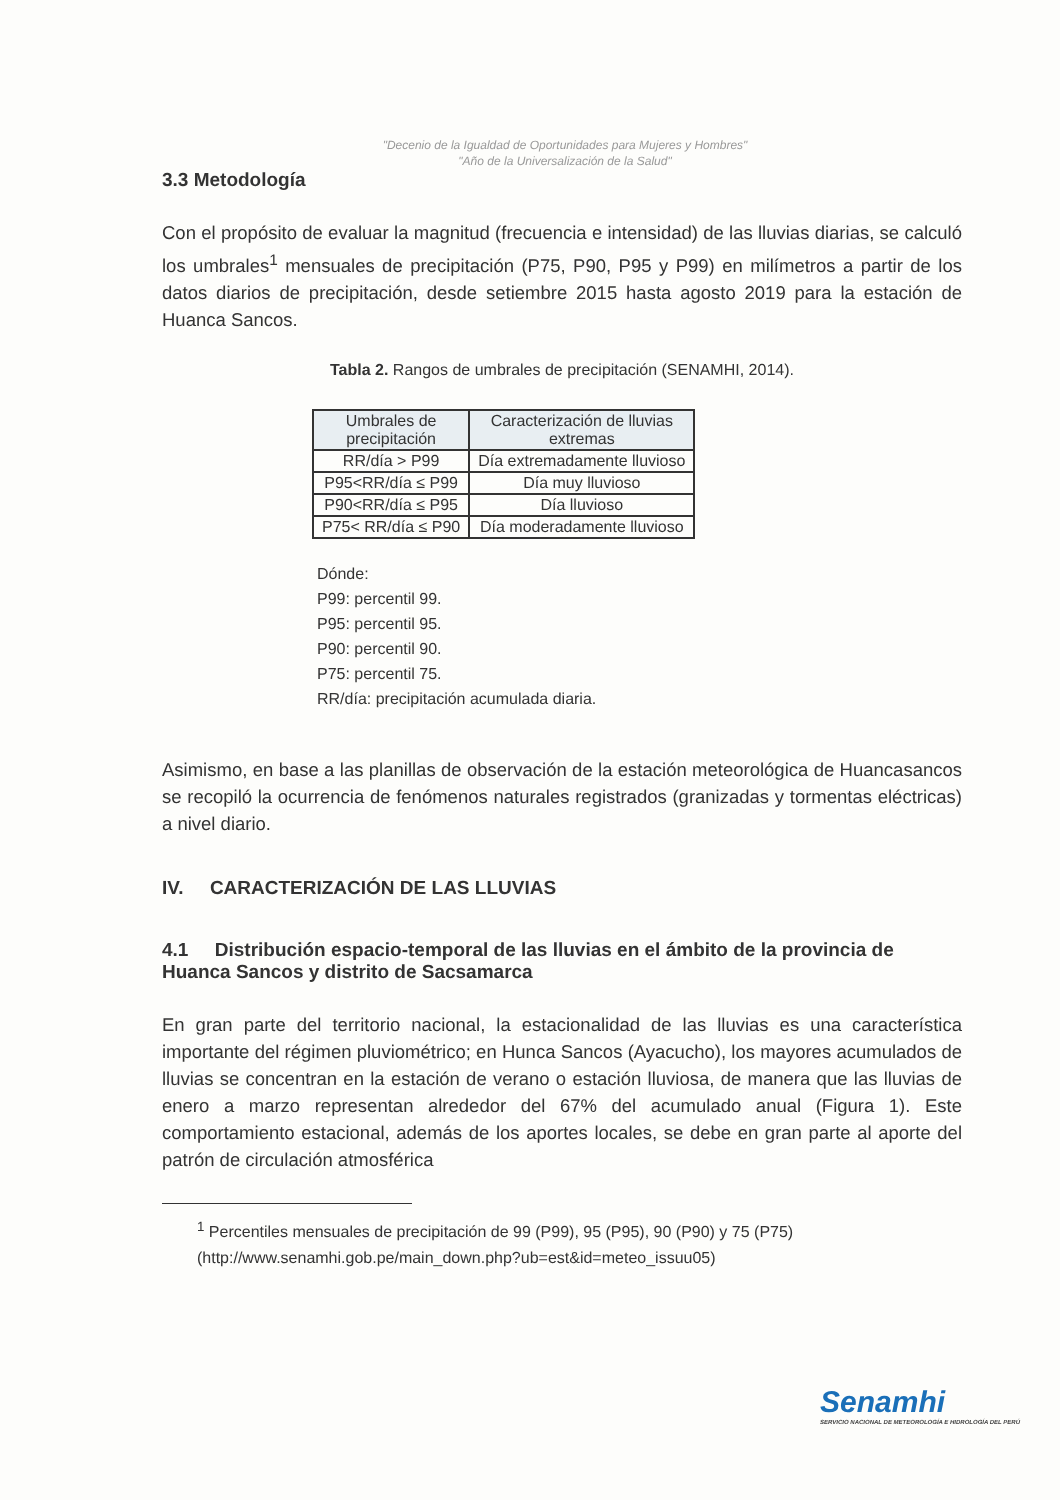"Decenio de la Igualdad de Oportunidades para Mujeres y Hombres"
"Año de la Universalización de la Salud"
3.3 Metodología
Con el propósito de evaluar la magnitud (frecuencia e intensidad) de las lluvias diarias, se calculó los umbrales<sup>1</sup> mensuales de precipitación (P75, P90, P95 y P99) en milímetros a partir de los datos diarios de precipitación, desde setiembre 2015 hasta agosto 2019 para la estación de Huanca Sancos.
Tabla 2. Rangos de umbrales de precipitación (SENAMHI, 2014).
| Umbrales de precipitación | Caracterización de lluvias extremas |
| --- | --- |
| RR/día > P99 | Día extremadamente lluvioso |
| P95<RR/día ≤ P99 | Día muy lluvioso |
| P90<RR/día ≤ P95 | Día lluvioso |
| P75< RR/día ≤ P90 | Día moderadamente lluvioso |
Dónde:
P99: percentil 99.
P95: percentil 95.
P90: percentil 90.
P75: percentil 75.
RR/día: precipitación acumulada diaria.
Asimismo, en base a las planillas de observación de la estación meteorológica de Huancasancos se recopiló la ocurrencia de fenómenos naturales registrados (granizadas y tormentas eléctricas) a nivel diario.
IV. CARACTERIZACIÓN DE LAS LLUVIAS
4.1 Distribución espacio-temporal de las lluvias en el ámbito de la provincia de Huanca Sancos y distrito de Sacsamarca
En gran parte del territorio nacional, la estacionalidad de las lluvias es una característica importante del régimen pluviométrico; en Hunca Sancos (Ayacucho), los mayores acumulados de lluvias se concentran en la estación de verano o estación lluviosa, de manera que las lluvias de enero a marzo representan alrededor del 67% del acumulado anual (Figura 1). Este comportamiento estacional, además de los aportes locales, se debe en gran parte al aporte del patrón de circulación atmosférica
<sup>1</sup> Percentiles mensuales de precipitación de 99 (P99), 95 (P95), 90 (P90) y 75 (P75) (http://www.senamhi.gob.pe/main_down.php?ub=est&id=meteo_issuu05)
Senamhi
SERVICIO NACIONAL DE METEOROLOGÍA E HIDROLOGÍA DEL PERÚ